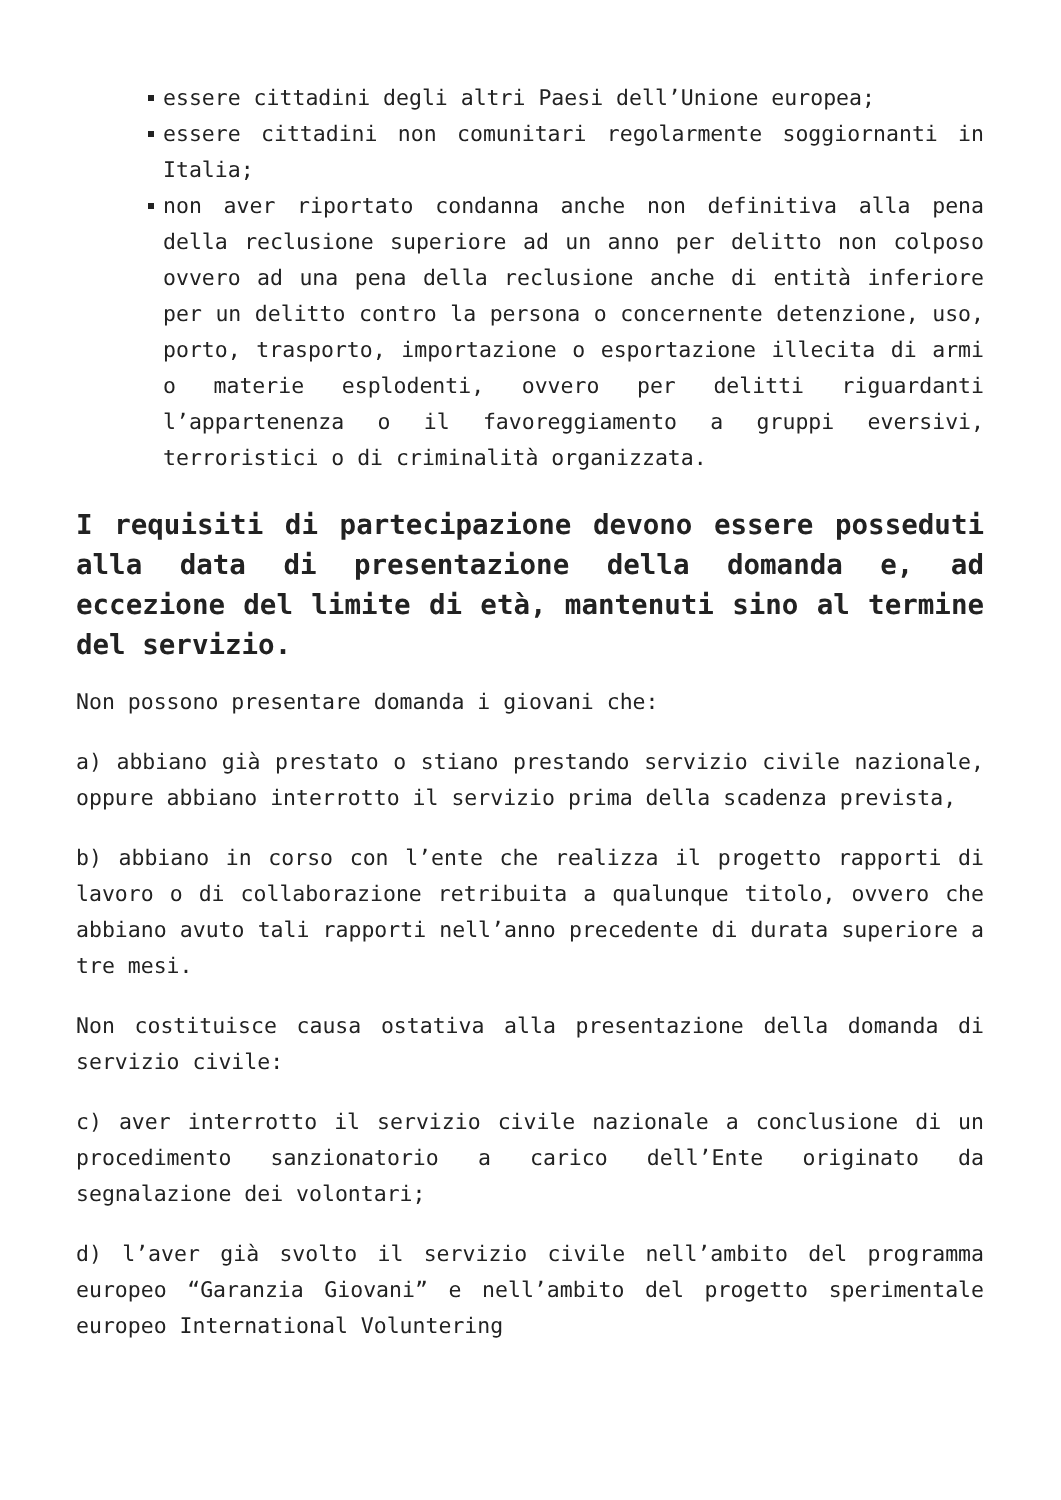essere cittadini degli altri Paesi dell’Unione europea;
essere cittadini non comunitari regolarmente soggiornanti in Italia;
non aver riportato condanna anche non definitiva alla pena della reclusione superiore ad un anno per delitto non colposo ovvero ad una pena della reclusione anche di entità inferiore per un delitto contro la persona o concernente detenzione, uso, porto, trasporto, importazione o esportazione illecita di armi o materie esplodenti, ovvero per delitti riguardanti l’appartenenza o il favoreggiamento a gruppi eversivi, terroristici o di criminalità organizzata.
I requisiti di partecipazione devono essere posseduti alla data di presentazione della domanda e, ad eccezione del limite di età, mantenuti sino al termine del servizio.
Non possono presentare domanda i giovani che:
a) abbiano già prestato o stiano prestando servizio civile nazionale, oppure abbiano interrotto il servizio prima della scadenza prevista,
b) abbiano in corso con l’ente che realizza il progetto rapporti di lavoro o di collaborazione retribuita a qualunque titolo, ovvero che abbiano avuto tali rapporti nell’anno precedente di durata superiore a tre mesi.
Non costituisce causa ostativa alla presentazione della domanda di servizio civile:
c) aver interrotto il servizio civile nazionale a conclusione di un procedimento sanzionatorio a carico dell’Ente originato da segnalazione dei volontari;
d) l’aver già svolto il servizio civile nell’ambito del programma europeo “Garanzia Giovani” e nell’ambito del progetto sperimentale europeo International Voluntering